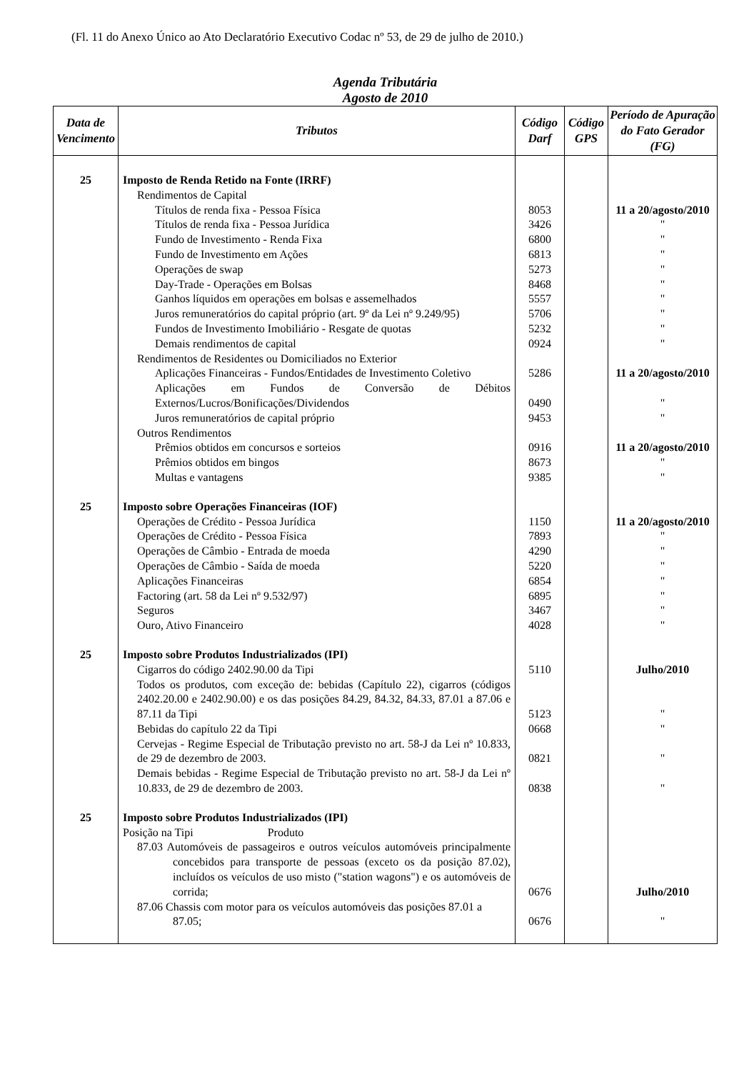(Fl. 11 do Anexo Único ao Ato Declaratório Executivo Codac nº 53, de 29 de julho de 2010.)
Agenda Tributária
Agosto de 2010
| Data de Vencimento | Tributos | Código Darf | Código GPS | Período de Apuração do Fato Gerador (FG) |
| --- | --- | --- | --- | --- |
| 25 | Imposto de Renda Retido na Fonte (IRRF) | | | |
| | Rendimentos de Capital | | | |
| | Títulos de renda fixa - Pessoa Física | 8053 | | 11 a 20/agosto/2010 |
| | Títulos de renda fixa - Pessoa Jurídica | 3426 | | " |
| | Fundo de Investimento - Renda Fixa | 6800 | | " |
| | Fundo de Investimento em Ações | 6813 | | " |
| | Operações de swap | 5273 | | " |
| | Day-Trade - Operações em Bolsas | 8468 | | " |
| | Ganhos líquidos em operações em bolsas e assemelhados | 5557 | | " |
| | Juros remuneratórios do capital próprio (art. 9º da Lei nº 9.249/95) | 5706 | | " |
| | Fundos de Investimento Imobiliário - Resgate de quotas | 5232 | | " |
| | Demais rendimentos de capital | 0924 | | " |
| | Rendimentos de Residentes ou Domiciliados no Exterior | | | |
| | Aplicações Financeiras - Fundos/Entidades de Investimento Coletivo | 5286 | | 11 a 20/agosto/2010 |
| | Aplicações em Fundos de Conversão de Débitos Externos/Lucros/Bonificações/Dividendos | 0490 | | " |
| | Juros remuneratórios de capital próprio | 9453 | | " |
| | Outros Rendimentos | | | |
| | Prêmios obtidos em concursos e sorteios | 0916 | | 11 a 20/agosto/2010 |
| | Prêmios obtidos em bingos | 8673 | | " |
| | Multas e vantagens | 9385 | | " |
| 25 | Imposto sobre Operações Financeiras (IOF) | | | |
| | Operações de Crédito - Pessoa Jurídica | 1150 | | 11 a 20/agosto/2010 |
| | Operações de Crédito - Pessoa Física | 7893 | | " |
| | Operações de Câmbio - Entrada de moeda | 4290 | | " |
| | Operações de Câmbio - Saída de moeda | 5220 | | " |
| | Aplicações Financeiras | 6854 | | " |
| | Factoring (art. 58 da Lei nº 9.532/97) | 6895 | | " |
| | Seguros | 3467 | | " |
| | Ouro, Ativo Financeiro | 4028 | | " |
| 25 | Imposto sobre Produtos Industrializados (IPI) | | | |
| | Cigarros do código 2402.90.00 da Tipi | 5110 | | Julho/2010 |
| | Todos os produtos, com exceção de: bebidas (Capítulo 22), cigarros (códigos 2402.20.00 e 2402.90.00) e os das posições 84.29, 84.32, 84.33, 87.01 a 87.06 e 87.11 da Tipi | 5123 | | " |
| | Bebidas do capítulo 22 da Tipi | 0668 | | " |
| | Cervejas - Regime Especial de Tributação previsto no art. 58-J da Lei nº 10.833, de 29 de dezembro de 2003. | 0821 | | " |
| | Demais bebidas - Regime Especial de Tributação previsto no art. 58-J da Lei nº 10.833, de 29 de dezembro de 2003. | 0838 | | " |
| 25 | Imposto sobre Produtos Industrializados (IPI) | | | |
| | Posição na Tipi Produto | | | |
| | 87.03 Automóveis de passageiros e outros veículos automóveis principalmente concebidos para transporte de pessoas (exceto os da posição 87.02), incluídos os veículos de uso misto ("station wagons") e os automóveis de corrida; | 0676 | | Julho/2010 |
| | 87.06 Chassis com motor para os veículos automóveis das posições 87.01 a 87.05; | 0676 | | " |